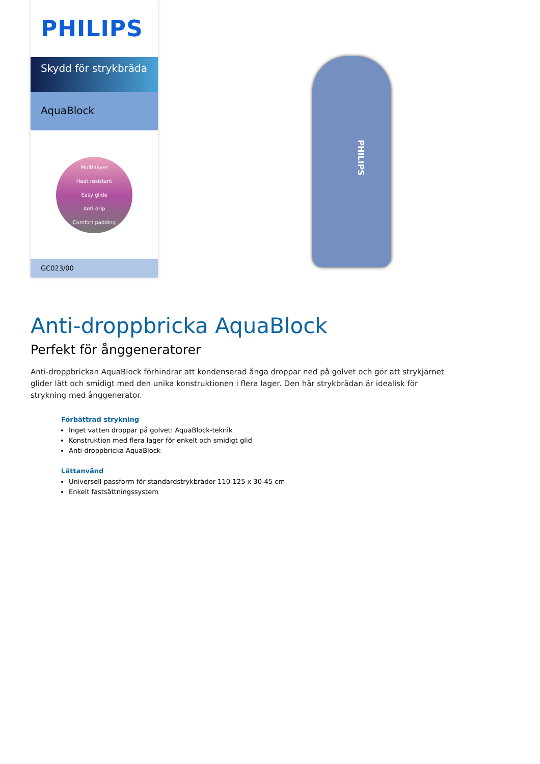PHILIPS
Skydd för strykbräda
AquaBlock
Multi-layer
Heat resistant
Easy glide
Anti-drip
Comfort padding
GC023/00
PHILIPS
Anti-droppbricka AquaBlock
Perfekt för ånggeneratorer
Anti-droppbrickan AquaBlock förhindrar att kondenserad ånga droppar ned på golvet och gör att strykjärnet glider lätt och smidigt med den unika konstruktionen i flera lager. Den här strykbrädan är idealisk för strykning med ånggenerator.
Förbättrad strykning
Inget vatten droppar på golvet: AquaBlock-teknik
Konstruktion med flera lager för enkelt och smidigt glid
Anti-droppbricka AquaBlock
Lättanvänd
Universell passform för standardstrykbrädor 110-125 x 30-45 cm
Enkelt fastsättningssystem